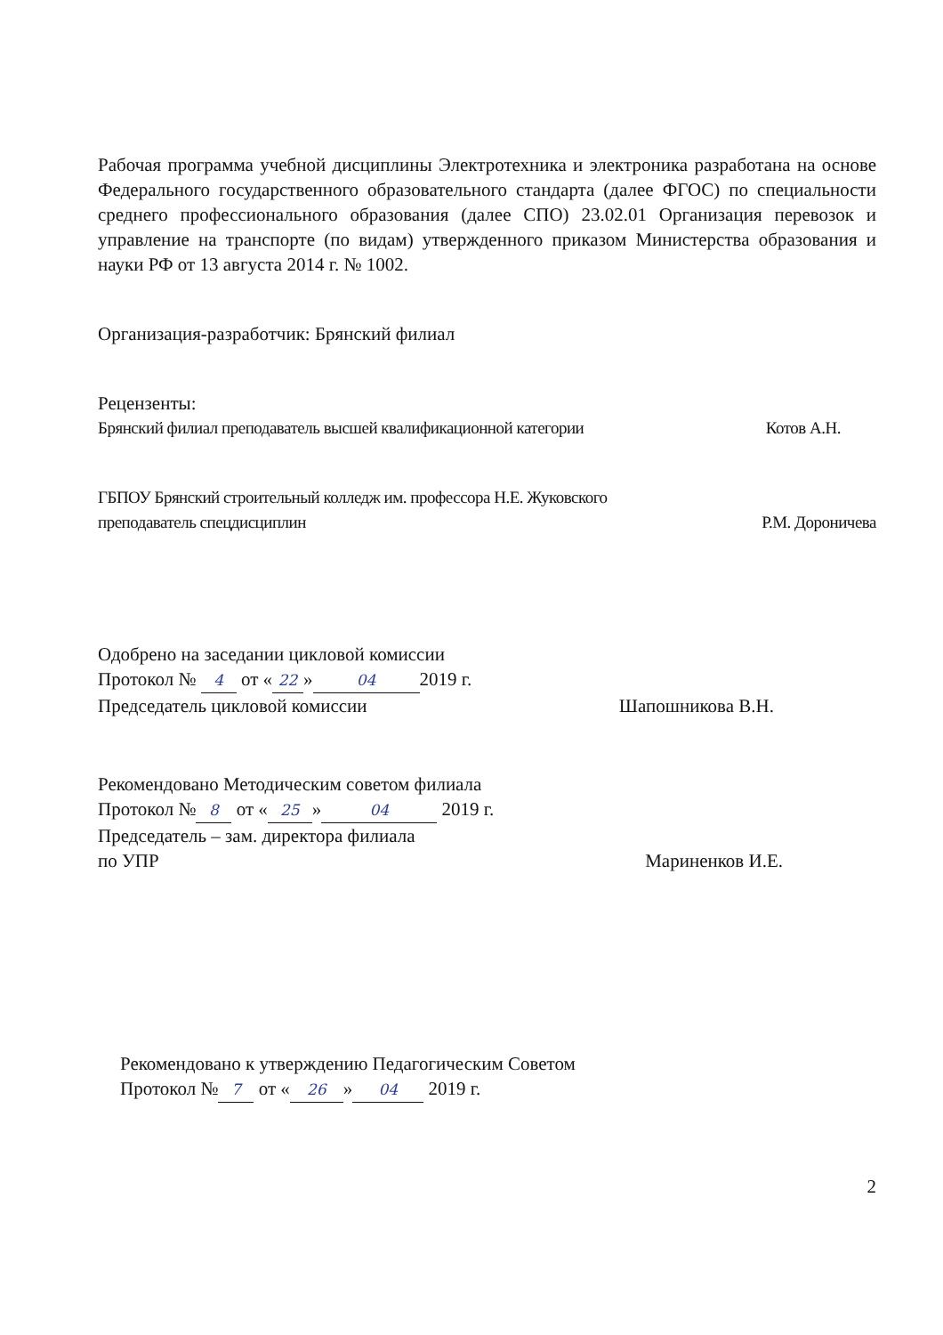Рабочая программа учебной дисциплины Электротехника и электроника разработана на основе Федерального государственного образовательного стандарта (далее ФГОС) по специальности среднего профессионального образования (далее СПО) 23.02.01 Организация перевозок и управление на транспорте (по видам) утвержденного приказом Министерства образования и науки РФ от 13 августа 2014 г. № 1002.
Организация-разработчик: Брянский филиал
Рецензенты:
Брянский филиал преподаватель высшей квалификационной категории Котов А.Н.
ГБПОУ Брянский строительный колледж им. профессора Н.Е. Жуковского
преподаватель спецдисциплин Р.М. Дороничева
Одобрено на заседании цикловой комиссии
Протокол № 4 от « 22 » 04 2019 г.
Председатель цикловой комиссии Шапошникова В.Н.
Рекомендовано Методическим советом филиала
Протокол № 8 от « 25 » 04 2019 г.
Председатель – зам. директора филиала
по УПР Мариненков И.Е.
Рекомендовано к утверждению Педагогическим Советом
Протокол № 7 от « 26 » 04 2019 г.
2